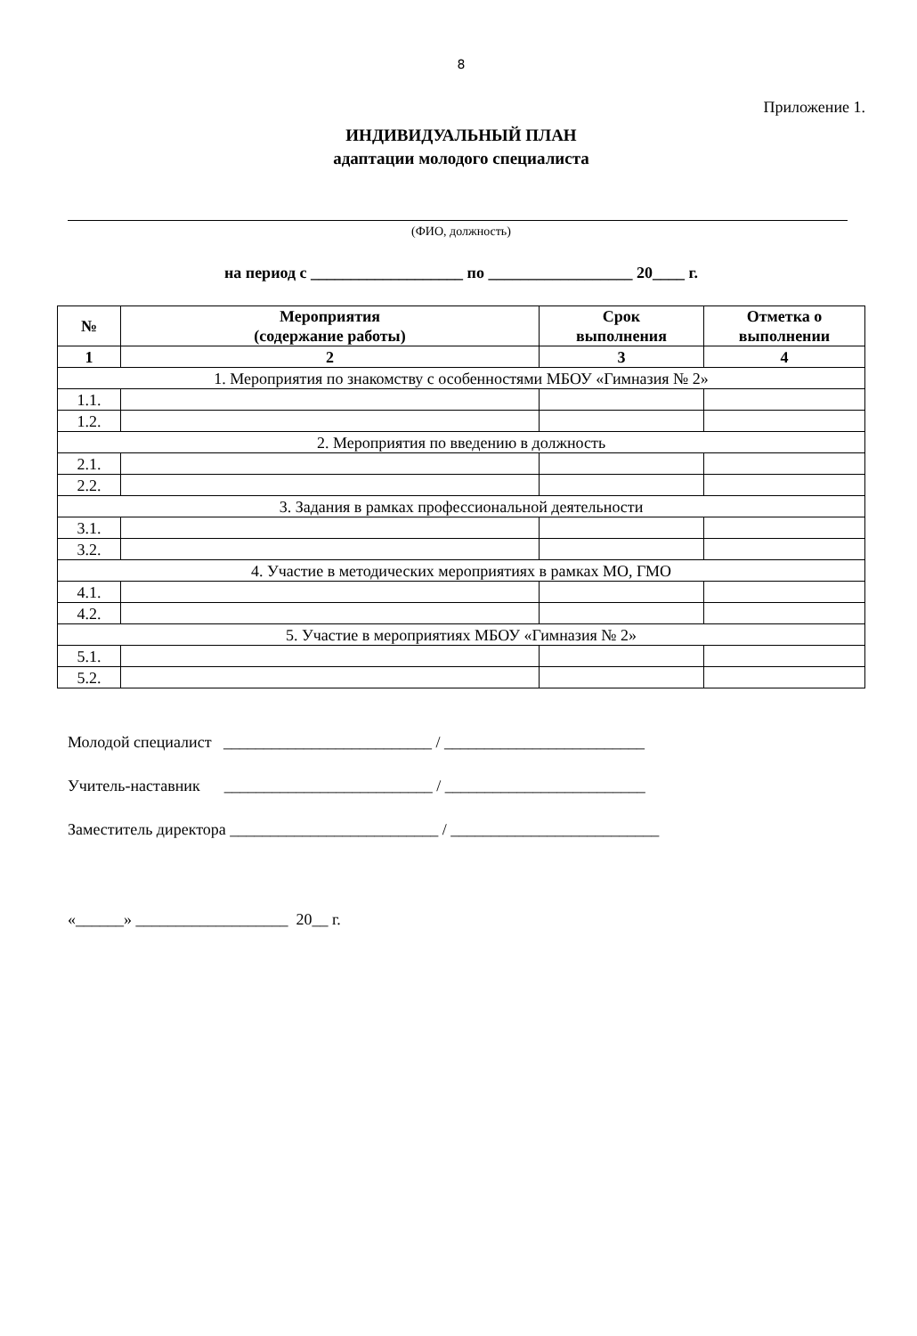8
Приложение 1.
ИНДИВИДУАЛЬНЫЙ ПЛАН
адаптации молодого специалиста
(ФИО, должность)
на период с ___________________ по __________________ 20____ г.
| № | Мероприятия (содержание работы) | Срок выполнения | Отметка о выполнении |
| --- | --- | --- | --- |
| 1 | 2 | 3 | 4 |
| 1. Мероприятия по знакомству с особенностями МБОУ «Гимназия № 2» | | | |
| 1.1. | | | |
| 1.2. | | | |
| 2. Мероприятия по введению в должность | | | |
| 2.1. | | | |
| 2.2. | | | |
| 3. Задания в рамках профессиональной деятельности | | | |
| 3.1. | | | |
| 3.2. | | | |
| 4. Участие в методических мероприятиях в рамках МО, ГМО | | | |
| 4.1. | | | |
| 4.2. | | | |
| 5. Участие в мероприятиях МБОУ «Гимназия № 2» | | | |
| 5.1. | | | |
| 5.2. | | | |
Молодой специалист __________________________ / _________________________
Учитель-наставник __________________________ / _________________________
Заместитель директора __________________________ / __________________________
«______» ___________________ 20__ г.